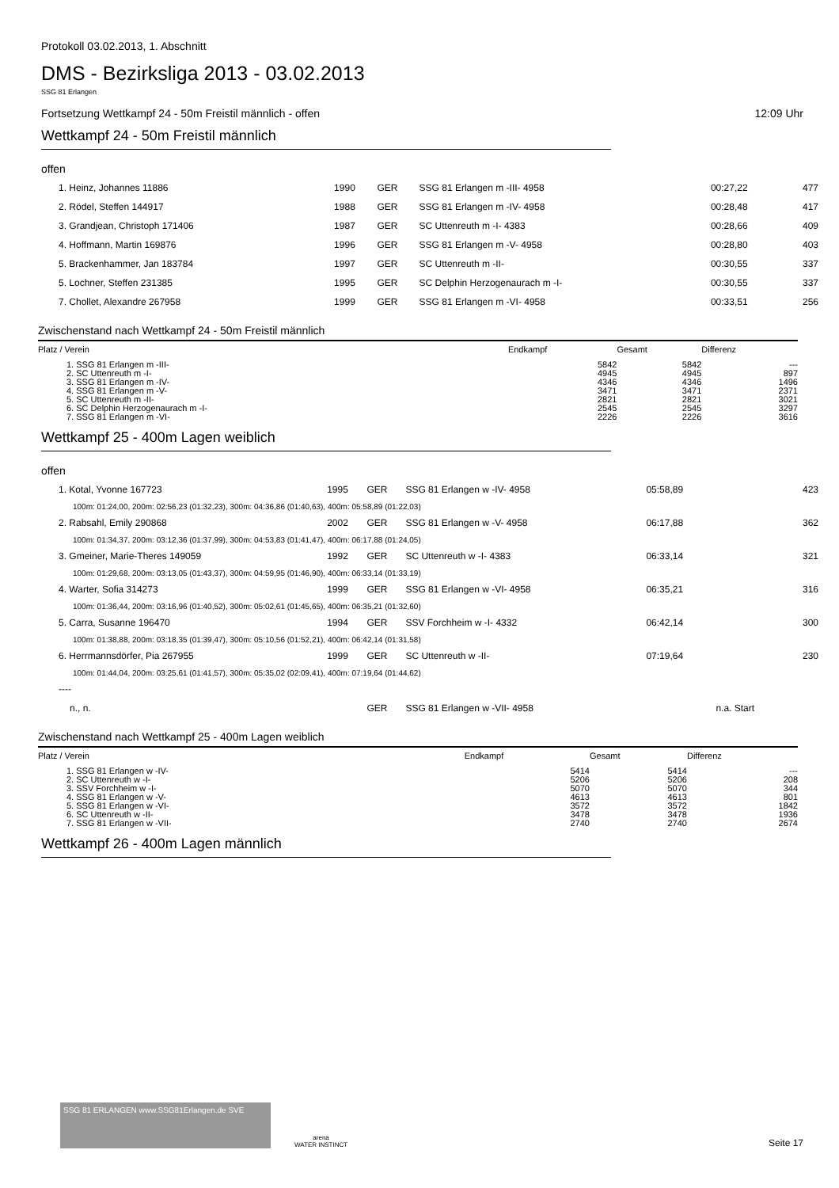Protokoll 03.02.2013, 1. Abschnitt
DMS - Bezirksliga 2013 - 03.02.2013
SSG 81 Erlangen
Fortsetzung Wettkampf 24 - 50m Freistil männlich - offen 12:09 Uhr
Wettkampf 24 - 50m Freistil männlich
offen
| 1. Heinz, Johannes 11886 | 1990 | GER | SSG 81 Erlangen m -III- 4958 | 00:27,22 | | 477 |
| 2. Rödel, Steffen 144917 | 1988 | GER | SSG 81 Erlangen m -IV- 4958 | 00:28,48 | | 417 |
| 3. Grandjean, Christoph 171406 | 1987 | GER | SC Uttenreuth m -I- 4383 | 00:28,66 | | 409 |
| 4. Hoffmann, Martin 169876 | 1996 | GER | SSG 81 Erlangen m -V- 4958 | 00:28,80 | | 403 |
| 5. Brackenhammer, Jan 183784 | 1997 | GER | SC Uttenreuth m -II- | 00:30,55 | | 337 |
| 5. Lochner, Steffen 231385 | 1995 | GER | SC Delphin Herzogenaurach m -I- | 00:30,55 | | 337 |
| 7. Chollet, Alexandre 267958 | 1999 | GER | SSG 81 Erlangen m -VI- 4958 | 00:33,51 | | 256 |
Zwischenstand nach Wettkampf 24 - 50m Freistil männlich
| Platz / Verein | Endkampf | Gesamt | Differenz |
| --- | --- | --- | --- |
| 1. SSG 81 Erlangen m -III- | 5842 | 5842 | --- |
| 2. SC Uttenreuth m -I- | 4945 | 4945 | 897 |
| 3. SSG 81 Erlangen m -IV- | 4346 | 4346 | 1496 |
| 4. SSG 81 Erlangen m -V- | 3471 | 3471 | 2371 |
| 5. SC Uttenreuth m -II- | 2821 | 2821 | 3021 |
| 6. SC Delphin Herzogenaurach m -I- | 2545 | 2545 | 3297 |
| 7. SSG 81 Erlangen m -VI- | 2226 | 2226 | 3616 |
Wettkampf 25 - 400m Lagen weiblich
offen
| 1. Kotal, Yvonne 167723 | 1995 | GER | SSG 81 Erlangen w -IV- 4958 | 05:58,89 | | 423 |
| 100m: 01:24,00, 200m: 02:56,23 (01:32,23), 300m: 04:36,86 (01:40,63), 400m: 05:58,89 (01:22,03) | | | | | | |
| 2. Rabsahl, Emily 290868 | 2002 | GER | SSG 81 Erlangen w -V- 4958 | 06:17,88 | | 362 |
| 100m: 01:34,37, 200m: 03:12,36 (01:37,99), 300m: 04:53,83 (01:41,47), 400m: 06:17,88 (01:24,05) | | | | | | |
| 3. Gmeiner, Marie-Theres 149059 | 1992 | GER | SC Uttenreuth w -I- 4383 | 06:33,14 | | 321 |
| 100m: 01:29,68, 200m: 03:13,05 (01:43,37), 300m: 04:59,95 (01:46,90), 400m: 06:33,14 (01:33,19) | | | | | | |
| 4. Warter, Sofia 314273 | 1999 | GER | SSG 81 Erlangen w -VI- 4958 | 06:35,21 | | 316 |
| 100m: 01:36,44, 200m: 03:16,96 (01:40,52), 300m: 05:02,61 (01:45,65), 400m: 06:35,21 (01:32,60) | | | | | | |
| 5. Carra, Susanne 196470 | 1994 | GER | SSV Forchheim w -I- 4332 | 06:42,14 | | 300 |
| 100m: 01:38,88, 200m: 03:18,35 (01:39,47), 300m: 05:10,56 (01:52,21), 400m: 06:42,14 (01:31,58) | | | | | | |
| 6. Herrmannsdörfer, Pia 267955 | 1999 | GER | SC Uttenreuth w -II- | 07:19,64 | | 230 |
| 100m: 01:44,04, 200m: 03:25,61 (01:41,57), 300m: 05:35,02 (02:09,41), 400m: 07:19,64 (01:44,62) | | | | | | |
| ---- | | | | | | |
| n., n. | | GER | SSG 81 Erlangen w -VII- 4958 | | n.a. Start | |
Zwischenstand nach Wettkampf 25 - 400m Lagen weiblich
| Platz / Verein | Endkampf | Gesamt | Differenz |
| --- | --- | --- | --- |
| 1. SSG 81 Erlangen w -IV- | 5414 | 5414 | --- |
| 2. SC Uttenreuth w -I- | 5206 | 5206 | 208 |
| 3. SSV Forchheim w -I- | 5070 | 5070 | 344 |
| 4. SSG 81 Erlangen w -V- | 4613 | 4613 | 801 |
| 5. SSG 81 Erlangen w -VI- | 3572 | 3572 | 1842 |
| 6. SC Uttenreuth w -II- | 3478 | 3478 | 1936 |
| 7. SSG 81 Erlangen w -VII- | 2740 | 2740 | 2674 |
Wettkampf 26 - 400m Lagen männlich
SSG 81 ERLANGEN www.SSG81Erlangen.de SVE
arena
WATER INSTINCT
Seite 17